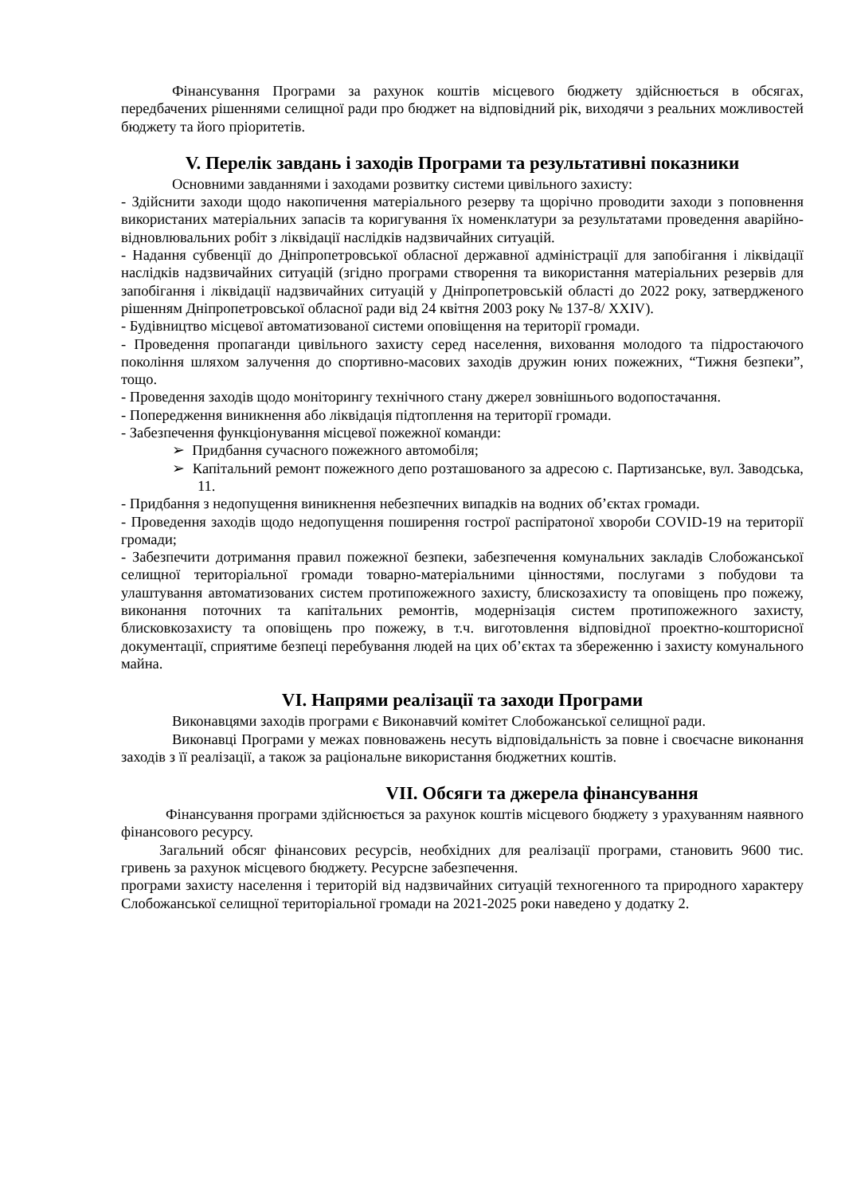Фінансування Програми за рахунок коштів місцевого бюджету здійснюється в обсягах, передбачених рішеннями селищної ради про бюджет на відповідний рік, виходячи з реальних можливостей бюджету та його пріоритетів.
V. Перелік завдань і заходів Програми та результативні показники
Основними завданнями і заходами розвитку системи цивільного захисту:
- Здійснити заходи щодо накопичення матеріального резерву та щорічно проводити заходи з поповнення використаних матеріальних запасів та коригування їх номенклатури за результатами проведення аварійно-відновлювальних робіт з ліквідації наслідків надзвичайних ситуацій.
- Надання субвенції до Дніпропетровської обласної державної адміністрації для запобігання і ліквідації наслідків надзвичайних ситуацій (згідно програми створення та використання матеріальних резервів для запобігання і ліквідації надзвичайних ситуацій у Дніпропетровській області до 2022 року, затвердженого рішенням Дніпропетровської обласної ради від 24 квітня 2003 року № 137-8/ XXIV).
- Будівництво місцевої автоматизованої системи оповіщення на території громади.
- Проведення пропаганди цивільного захисту серед населення, виховання молодого та підростаючого покоління шляхом залучення до спортивно-масових заходів дружин юних пожежних, “Тижня безпеки”, тощо.
- Проведення заходів щодо моніторингу технічного стану джерел зовнішнього водопостачання.
- Попередження виникнення або ліквідація підтоплення на території громади.
- Забезпечення функціонування місцевої пожежної команди:
➢ Придбання сучасного пожежного автомобіля;
➢ Капітальний ремонт пожежного депо розташованого за адресою с. Партизанське, вул. Заводська, 11.
- Придбання з недопущення виникнення небезпечних випадків на водних об’єктах громади.
- Проведення заходів щодо недопущення поширення гострої распіратоної хвороби COVID-19 на території громади;
- Забезпечити дотримання правил пожежної безпеки, забезпечення комунальних закладів Слобожанської селищної територіальної громади товарно-матеріальними цінностями, послугами з побудови та улаштування автоматизованих систем протипожежного захисту, блискозахисту та оповіщень про пожежу, виконання поточних та капітальних ремонтів, модернізація систем протипожежного захисту, блисковкозахисту та оповіщень про пожежу, в т.ч. виготовлення відповідної проектно-кошторисної документації, сприятиме безпеці перебування людей на цих об’єктах та збереженню і захисту комунального майна.
VI. Напрями реалізації та заходи Програми
Виконавцями заходів програми є Виконавчий комітет Слобожанської селищної ради.
Виконавці Програми у межах повноважень несуть відповідальність за повне і своєчасне виконання заходів з її реалізації, а також за раціональне використання бюджетних коштів.
VII. Обсяги та джерела фінансування
Фінансування програми здійснюється за рахунок коштів місцевого бюджету з урахуванням наявного фінансового ресурсу.
Загальний обсяг фінансових ресурсів, необхідних для реалізації програми, становить 9600 тис. гривень за рахунок місцевого бюджету. Ресурсне забезпечення.
програми захисту населення і територій від надзвичайних ситуацій техногенного та природного характеру Слобожанської селищної територіальної громади на 2021-2025 роки наведено у додатку 2.